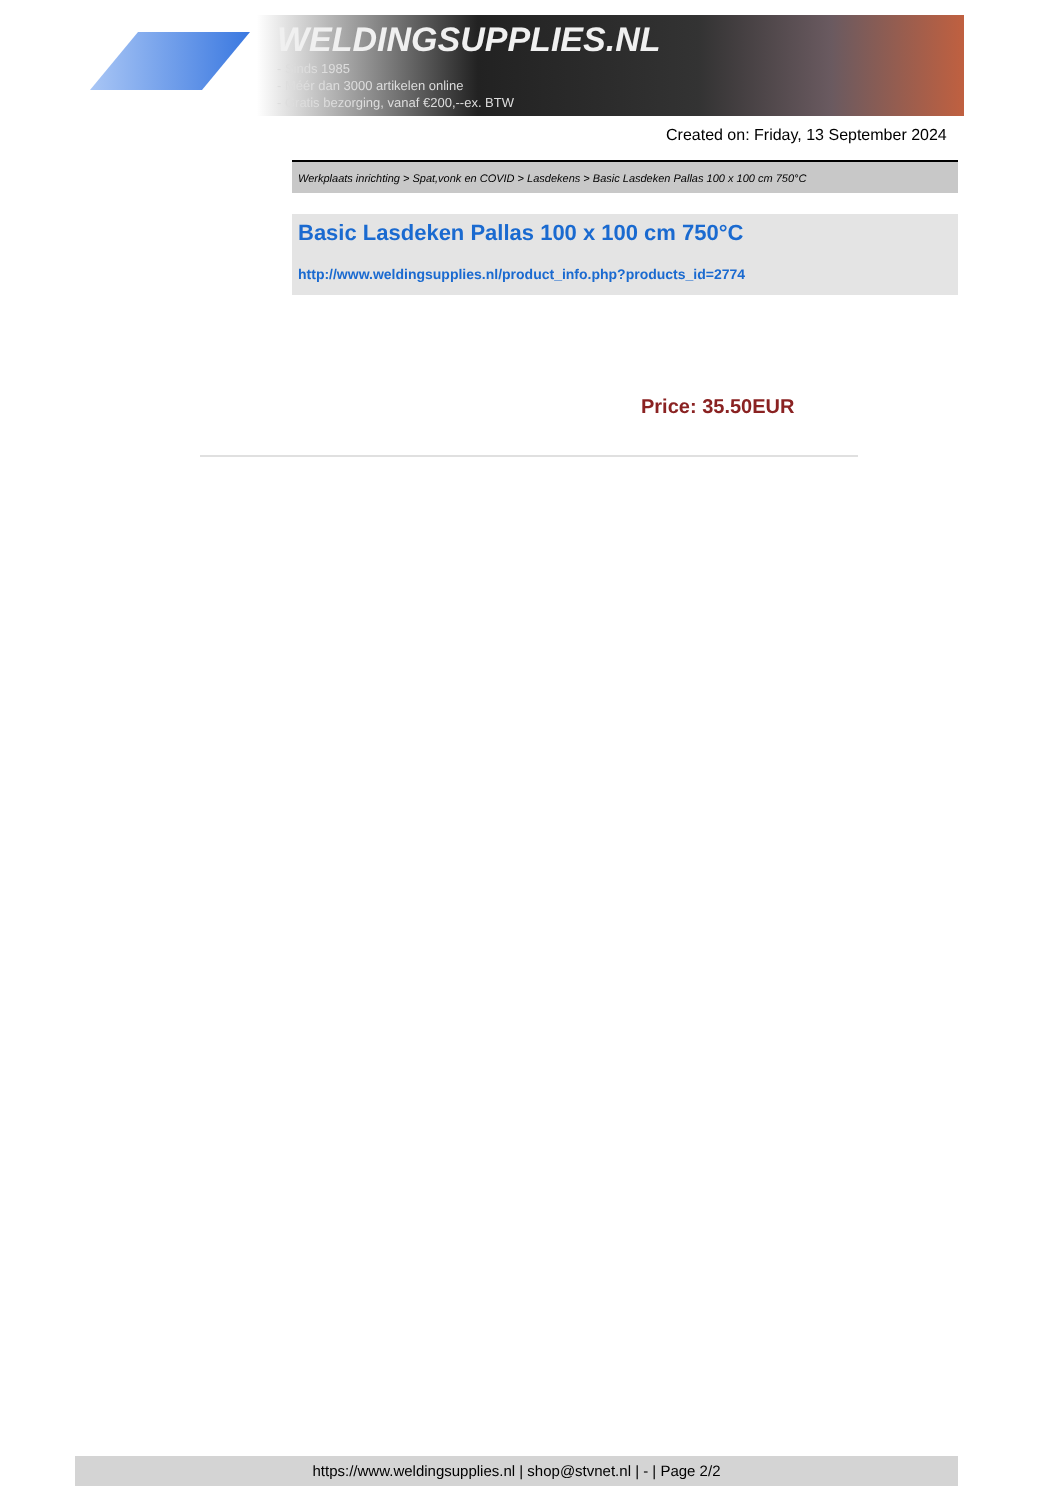WELDINGSUPPLIES.NL
- Sinds 1985
- Méér dan 3000 artikelen online
- Gratis bezorging, vanaf €200,--ex. BTW
Created on: Friday, 13 September 2024
Werkplaats inrichting > Spat,vonk en COVID > Lasdekens > Basic Lasdeken Pallas 100 x 100 cm 750°C
Basic Lasdeken Pallas 100 x 100 cm 750°C
http://www.weldingsupplies.nl/product_info.php?products_id=2774
Price: 35.50EUR
https://www.weldingsupplies.nl | shop@stvnet.nl | - | Page 2/2